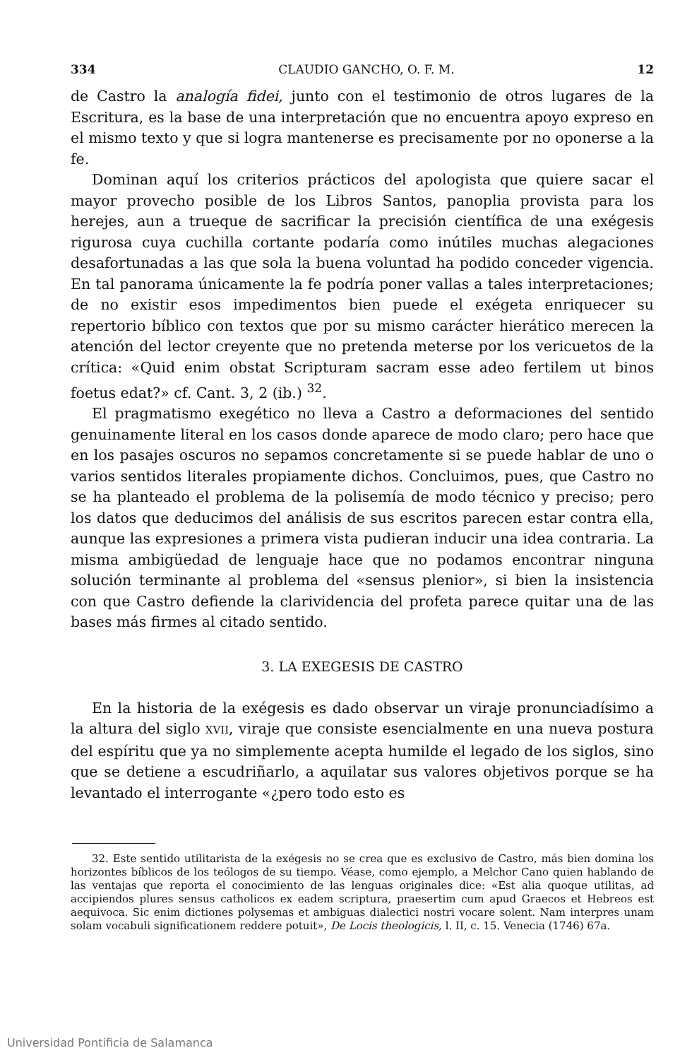334 CLAUDIO GANCHO, O. F. M. 12
de Castro la analogía fidei, junto con el testimonio de otros lugares de la Escritura, es la base de una interpretación que no encuentra apoyo expreso en el mismo texto y que si logra mantenerse es precisamente por no oponerse a la fe.
Dominan aquí los criterios prácticos del apologista que quiere sacar el mayor provecho posible de los Libros Santos, panoplia provista para los herejes, aun a trueque de sacrificar la precisión científica de una exégesis rigurosa cuya cuchilla cortante podaría como inútiles muchas alegaciones desafortunadas a las que sola la buena voluntad ha podido conceder vigencia. En tal panorama únicamente la fe podría poner vallas a tales interpretaciones; de no existir esos impedimentos bien puede el exégeta enriquecer su repertorio bíblico con textos que por su mismo carácter hierático merecen la atención del lector creyente que no pretenda meterse por los vericuetos de la crítica: «Quid enim obstat Scripturam sacram esse adeo fertilem ut binos foetus edat?» cf. Cant. 3, 2 (ib.) <sup>32</sup>.
El pragmatismo exegético no lleva a Castro a deformaciones del sentido genuinamente literal en los casos donde aparece de modo claro; pero hace que en los pasajes oscuros no sepamos concretamente si se puede hablar de uno o varios sentidos literales propiamente dichos. Concluimos, pues, que Castro no se ha planteado el problema de la polisemía de modo técnico y preciso; pero los datos que deducimos del análisis de sus escritos parecen estar contra ella, aunque las expresiones a primera vista pudieran inducir una idea contraria. La misma ambigüedad de lenguaje hace que no podamos encontrar ninguna solución terminante al problema del «sensus plenior», si bien la insistencia con que Castro defiende la clarividencia del profeta parece quitar una de las bases más firmes al citado sentido.
3. LA EXEGESIS DE CASTRO
En la historia de la exégesis es dado observar un viraje pronunciadísimo a la altura del siglo XVII, viraje que consiste esencialmente en una nueva postura del espíritu que ya no simplemente acepta humilde el legado de los siglos, sino que se detiene a escudriñarlo, a aquilatar sus valores objetivos porque se ha levantado el interrogante «¿pero todo esto es
32. Este sentido utilitarista de la exégesis no se crea que es exclusivo de Castro, más bien domina los horizontes bíblicos de los teólogos de su tiempo. Véase, como ejemplo, a Melchor Cano quien hablando de las ventajas que reporta el conocimiento de las lenguas originales dice: «Est alia quoque utilitas, ad accipiendos plures sensus catholicos ex eadem scriptura, praesertim cum apud Graecos et Hebreos est aequivoca. Sic enim dictiones polysemas et ambiguas dialectici nostri vocare solent. Nam interpres unam solam vocabuli significationem reddere potuit», De Locis theologicis, l. II, c. 15. Venecia (1746) 67a.
Universidad Pontificia de Salamanca